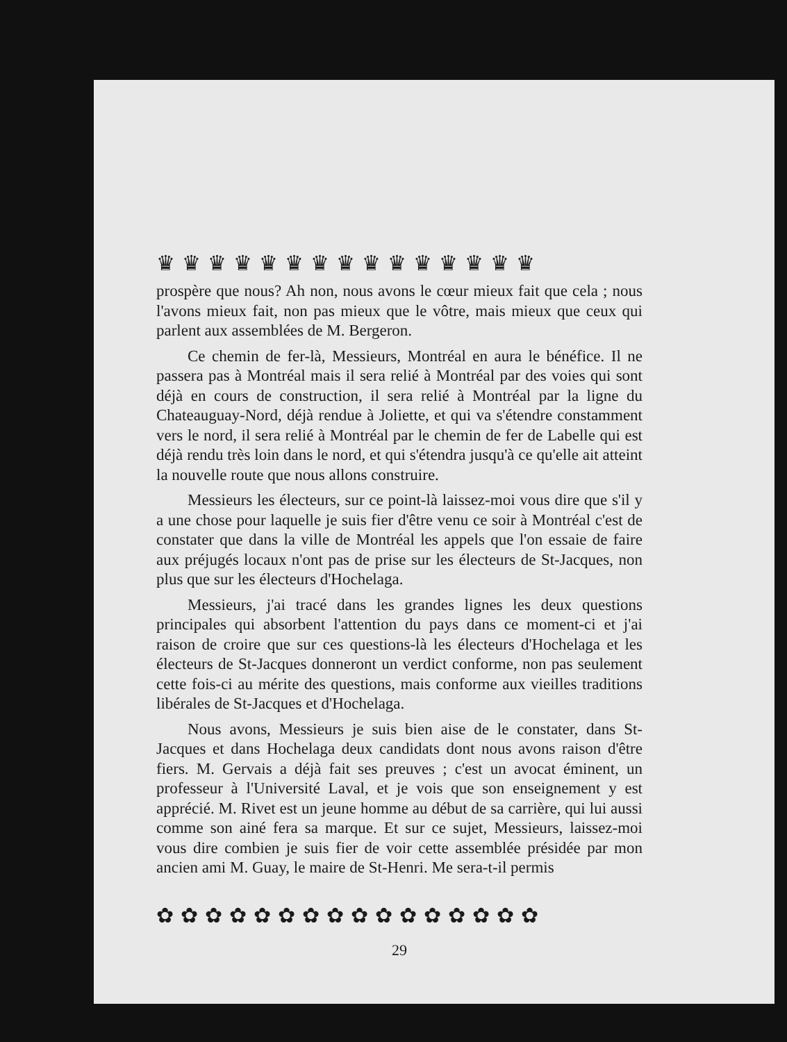♛♛♛♛♛♛♛♛♛♛♛♛♛♛♛
prospère que nous? Ah non, nous avons le cœur mieux fait que cela ; nous l'avons mieux fait, non pas mieux que le vôtre, mais mieux que ceux qui parlent aux assemblées de M. Bergeron.
Ce chemin de fer-là, Messieurs, Montréal en aura le bénéfice. Il ne passera pas à Montréal mais il sera relié à Montréal par des voies qui sont déjà en cours de construction, il sera relié à Montréal par la ligne du Chateauguay-Nord, déjà rendue à Joliette, et qui va s'étendre constamment vers le nord, il sera relié à Montréal par le chemin de fer de Labelle qui est déjà rendu très loin dans le nord, et qui s'étendra jusqu'à ce qu'elle ait atteint la nouvelle route que nous allons construire.
Messieurs les électeurs, sur ce point-là laissez-moi vous dire que s'il y a une chose pour laquelle je suis fier d'être venu ce soir à Montréal c'est de constater que dans la ville de Montréal les appels que l'on essaie de faire aux préjugés locaux n'ont pas de prise sur les électeurs de St-Jacques, non plus que sur les électeurs d'Hochelaga.
Messieurs, j'ai tracé dans les grandes lignes les deux questions principales qui absorbent l'attention du pays dans ce moment-ci et j'ai raison de croire que sur ces questions-là les électeurs d'Hochelaga et les électeurs de St-Jacques donneront un verdict conforme, non pas seulement cette fois-ci au mérite des questions, mais conforme aux vieilles traditions libérales de St-Jacques et d'Hochelaga.
Nous avons, Messieurs je suis bien aise de le constater, dans St-Jacques et dans Hochelaga deux candidats dont nous avons raison d'être fiers. M. Gervais a déjà fait ses preuves ; c'est un avocat éminent, un professeur à l'Université Laval, et je vois que son enseignement y est apprécié. M. Rivet est un jeune homme au début de sa carrière, qui lui aussi comme son ainé fera sa marque. Et sur ce sujet, Messieurs, laissez-moi vous dire combien je suis fier de voir cette assemblée présidée par mon ancien ami M. Guay, le maire de St-Henri. Me sera-t-il permis
✿✿✿✿✿✿✿✿✿✿✿✿✿✿✿✿
29